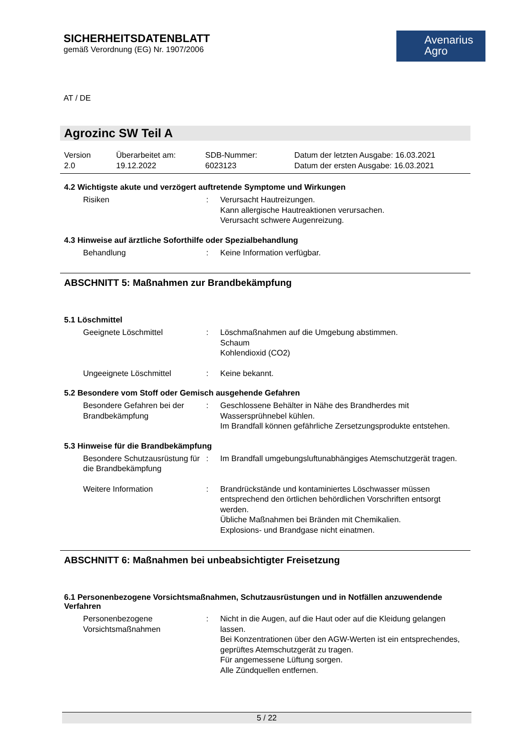SICHERHEITSDATENBLATT
gemäß Verordnung (EG) Nr. 1907/2006
Avenarius
Agro
AT / DE
Agrozinc SW Teil A
Version
2.0
Überarbeitet am:
19.12.2022
SDB-Nummer:
6023123
Datum der letzten Ausgabe: 16.03.2021
Datum der ersten Ausgabe: 16.03.2021
4.2 Wichtigste akute und verzögert auftretende Symptome und Wirkungen
Risiken : Verursacht Hautreizungen.
Kann allergische Hautreaktionen verursachen.
Verursacht schwere Augenreizung.
4.3 Hinweise auf ärztliche Soforthilfe oder Spezialbehandlung
Behandlung : Keine Information verfügbar.
ABSCHNITT 5: Maßnahmen zur Brandbekämpfung
5.1 Löschmittel
Geeignete Löschmittel : Löschmaßnahmen auf die Umgebung abstimmen.
Schaum
Kohlendioxid (CO2)
Ungeeignete Löschmittel : Keine bekannt.
5.2 Besondere vom Stoff oder Gemisch ausgehende Gefahren
Besondere Gefahren bei der Brandbekämpfung
: Geschlossene Behälter in Nähe des Brandherdes mit Wassersprühnebel kühlen.
Im Brandfall können gefährliche Zersetzungsprodukte entstehen.
5.3 Hinweise für die Brandbekämpfung
Besondere Schutzausrüstung für die Brandbekämpfung
: Im Brandfall umgebungsluftunabhängiges Atemschutzgerät tragen.
Weitere Information : Brandrückstände und kontaminiertes Löschwasser müssen entsprechend den örtlichen behördlichen Vorschriften entsorgt werden.
Übliche Maßnahmen bei Bränden mit Chemikalien.
Explosions- und Brandgase nicht einatmen.
ABSCHNITT 6: Maßnahmen bei unbeabsichtigter Freisetzung
6.1 Personenbezogene Vorsichtsmaßnahmen, Schutzausrüstungen und in Notfällen anzuwendende Verfahren
Personenbezogene Vorsichtsmaßnahmen
: Nicht in die Augen, auf die Haut oder auf die Kleidung gelangen lassen.
Bei Konzentrationen über den AGW-Werten ist ein entsprechendes, geprüftes Atemschutzgerät zu tragen.
Für angemessene Lüftung sorgen.
Alle Zündquellen entfernen.
5 / 22